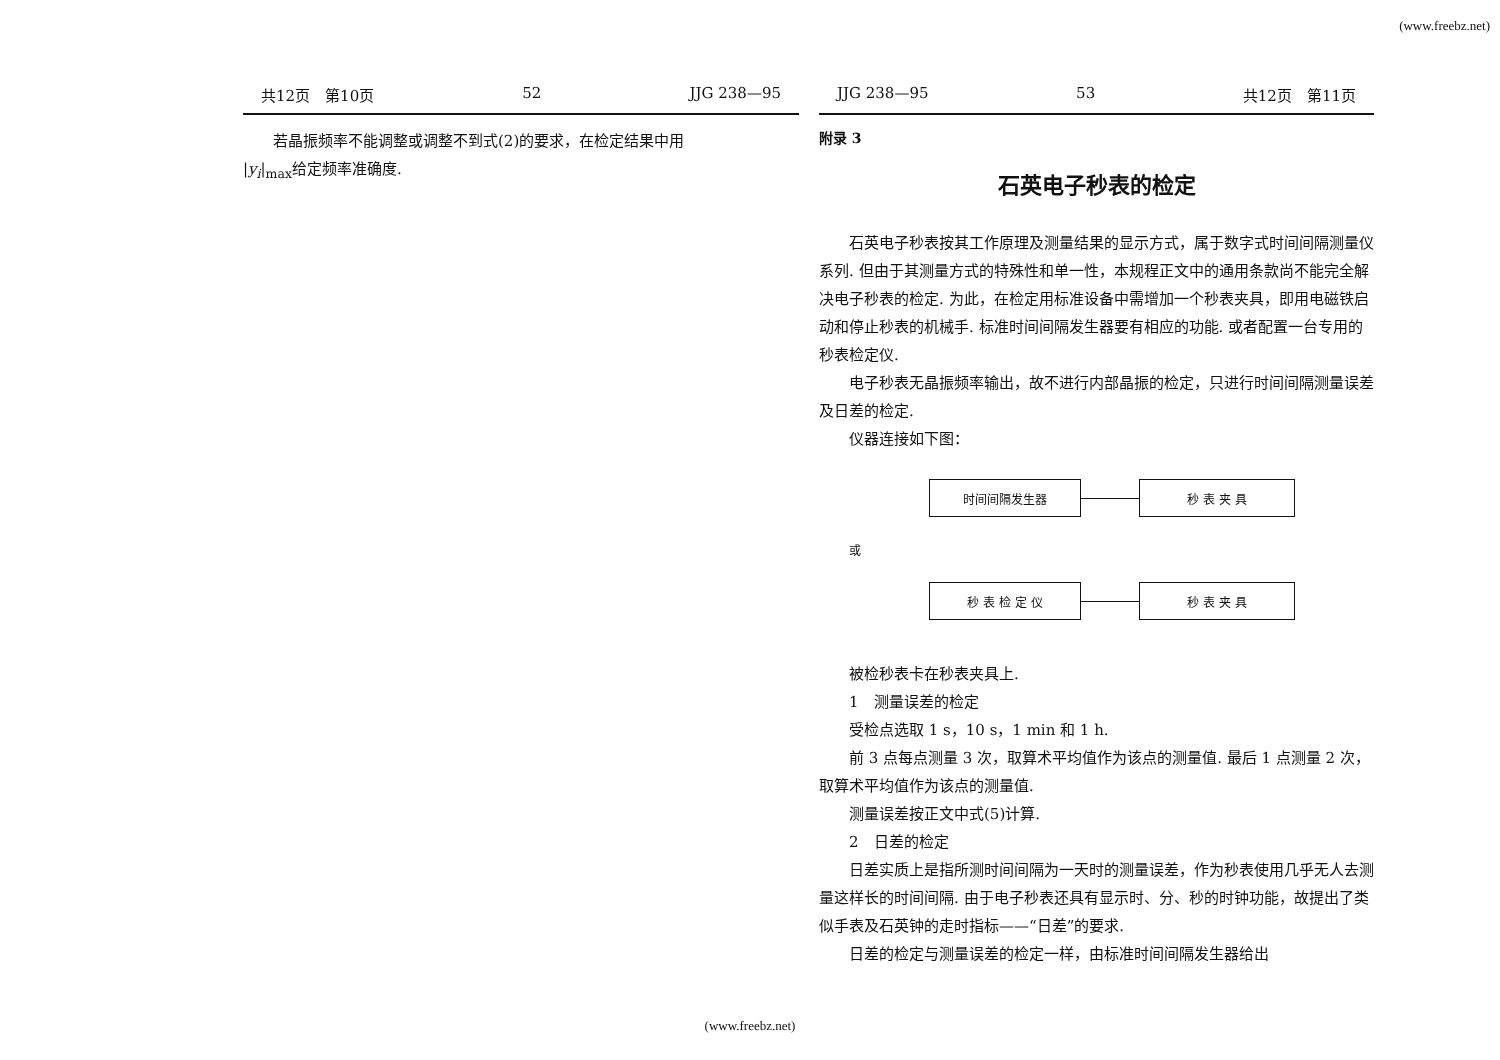(www.freebz.net)
共12页　第10页 52 JJG 238—95
若晶振频率不能调整或调整不到式(2)的要求，在检定结果中用
|y<sub>i</sub>|<sub>max</sub>给定频率准确度.
JJG 238—95 53 共12页　第11页
附录 3
石英电子秒表的检定
石英电子秒表按其工作原理及测量结果的显示方式，属于数字式时间间隔测量仪系列. 但由于其测量方式的特殊性和单一性，本规程正文中的通用条款尚不能完全解决电子秒表的检定. 为此，在检定用标准设备中需增加一个秒表夹具，即用电磁铁启动和停止秒表的机械手. 标准时间间隔发生器要有相应的功能. 或者配置一台专用的秒表检定仪.
电子秒表无晶振频率输出，故不进行内部晶振的检定，只进行时间间隔测量误差及日差的检定.
仪器连接如下图：
时间间隔发生器
秒 表 夹 具
或
秒 表 检 定 仪
秒 表 夹 具
被检秒表卡在秒表夹具上.
1　测量误差的检定
受检点选取 1 s，10 s，1 min 和 1 h.
前 3 点每点测量 3 次，取算术平均值作为该点的测量值. 最后 1 点测量 2 次，取算术平均值作为该点的测量值.
测量误差按正文中式(5)计算.
2　日差的检定
日差实质上是指所测时间间隔为一天时的测量误差，作为秒表使用几乎无人去测量这样长的时间间隔. 由于电子秒表还具有显示时、分、秒的时钟功能，故提出了类似手表及石英钟的走时指标——“日差”的要求.
日差的检定与测量误差的检定一样，由标准时间间隔发生器给出
(www.freebz.net)